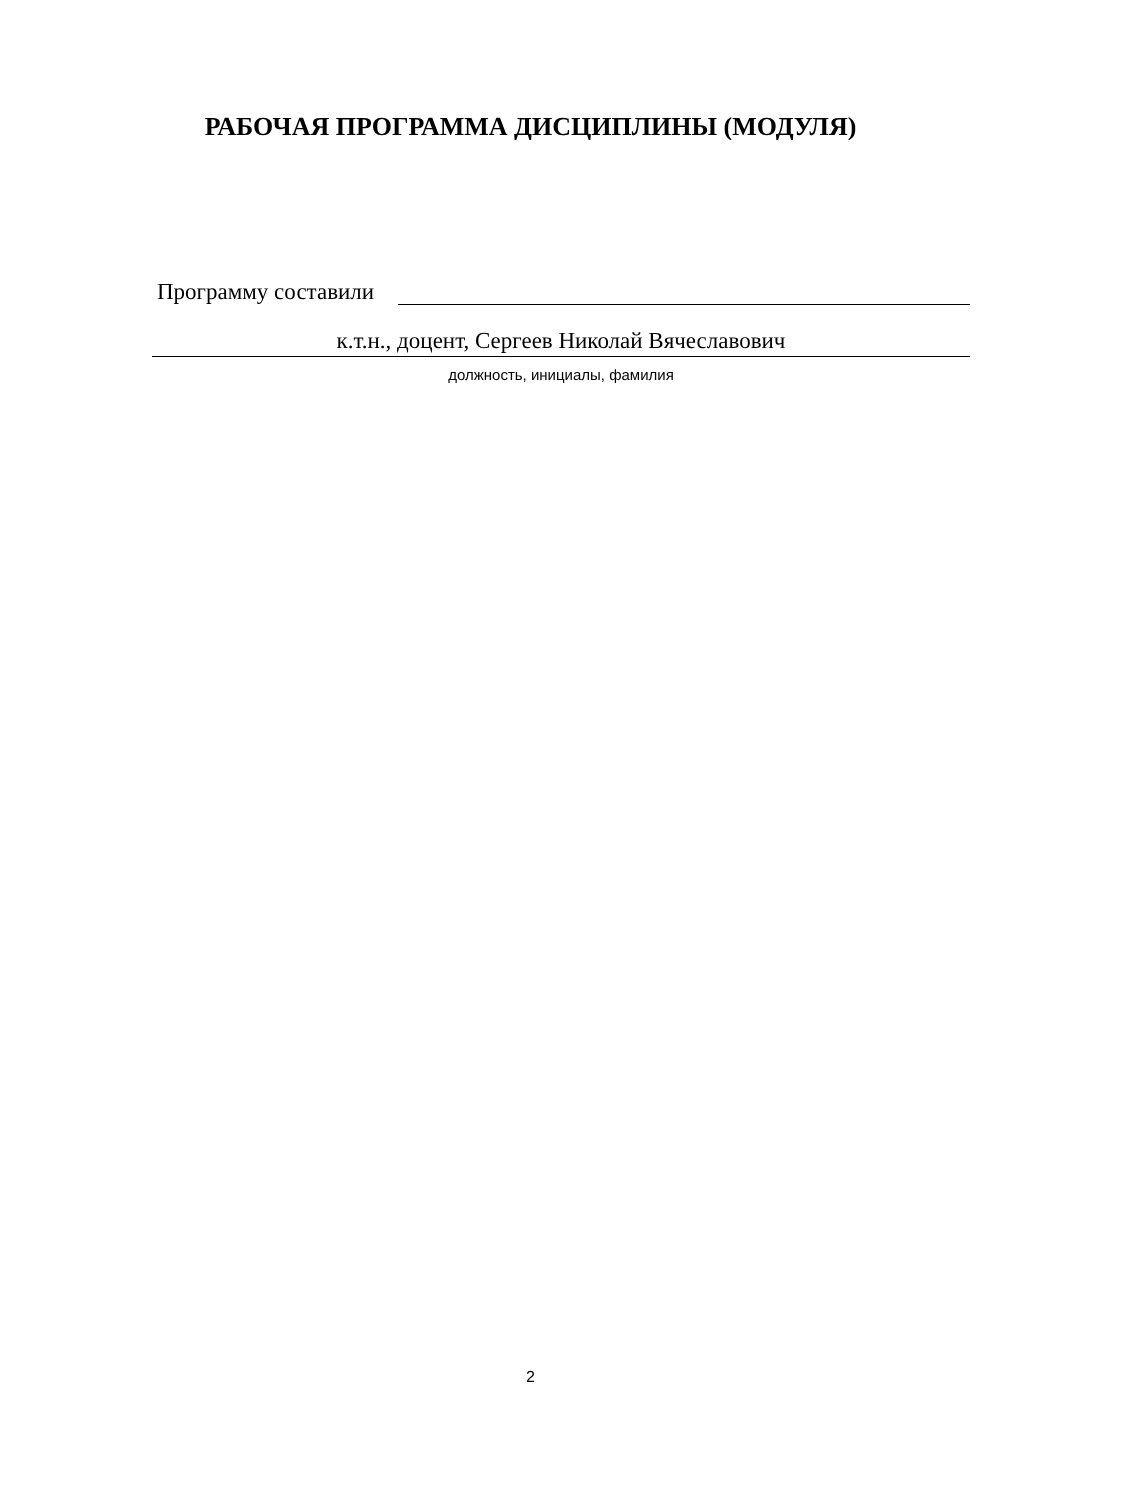РАБОЧАЯ ПРОГРАММА ДИСЦИПЛИНЫ (МОДУЛЯ)
Программу составили
к.т.н., доцент, Сергеев Николай Вячеславович
должность, инициалы, фамилия
2